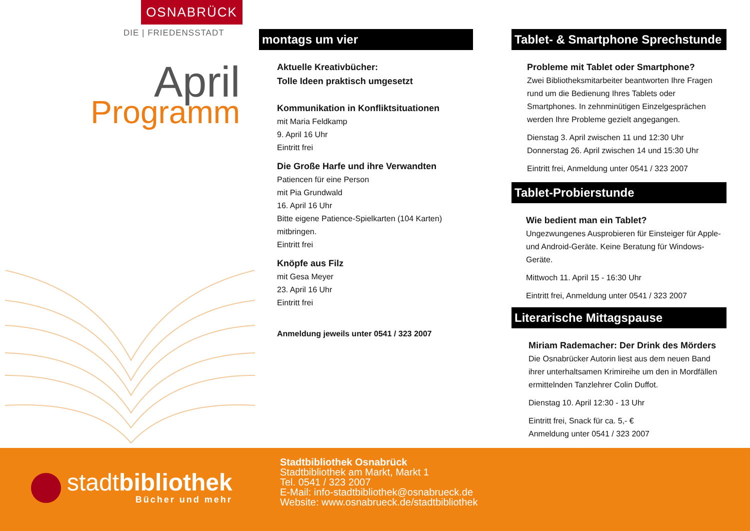OSNABRÜCK
DIE | FRIEDENSSTADT
April
Programm
montags um vier
Aktuelle Kreativbücher:
Tolle Ideen praktisch umgesetzt
Kommunikation in Konfliktsituationen
mit Maria Feldkamp
9. April 16 Uhr
Eintritt frei
Die Große Harfe und ihre Verwandten
Patiencen für eine Person
mit Pia Grundwald
16. April 16 Uhr
Bitte eigene Patience-Spielkarten (104 Karten) mitbringen.
Eintritt frei
Knöpfe aus Filz
mit Gesa Meyer
23. April 16 Uhr
Eintritt frei
Anmeldung jeweils unter 0541 / 323 2007
Tablet- & Smartphone Sprechstunde
Probleme mit Tablet oder Smartphone?
Zwei Bibliotheksmitarbeiter beantworten Ihre Fragen rund um die Bedienung Ihres Tablets oder Smartphones. In zehnminütigen Einzelgesprächen werden Ihre Probleme gezielt angegangen.
Dienstag 3. April zwischen 11 und 12:30 Uhr
Donnerstag 26. April zwischen 14 und 15:30 Uhr
Eintritt frei, Anmeldung unter 0541 / 323 2007
Tablet-Probierstunde
Wie bedient man ein Tablet?
Ungezwungenes Ausprobieren für Einsteiger für Apple- und Android-Geräte. Keine Beratung für Windows-Geräte.
Mittwoch 11. April 15 - 16:30 Uhr
Eintritt frei, Anmeldung unter 0541 / 323 2007
Literarische Mittagspause
Miriam Rademacher: Der Drink des Mörders
Die Osnabrücker Autorin liest aus dem neuen Band ihrer unterhaltsamen Krimireihe um den in Mordfällen ermittelnden Tanzlehrer Colin Duffot.
Dienstag 10. April 12:30 - 13 Uhr
Eintritt frei, Snack für ca. 5,- €
Anmeldung unter 0541 / 323 2007
stadtbibliothek
Bücher und mehr
Stadtbibliothek Osnabrück
Stadtbibliothek am Markt, Markt 1
Tel. 0541 / 323 2007
E-Mail: info-stadtbibliothek@osnabrueck.de
Website: www.osnabrueck.de/stadtbibliothek